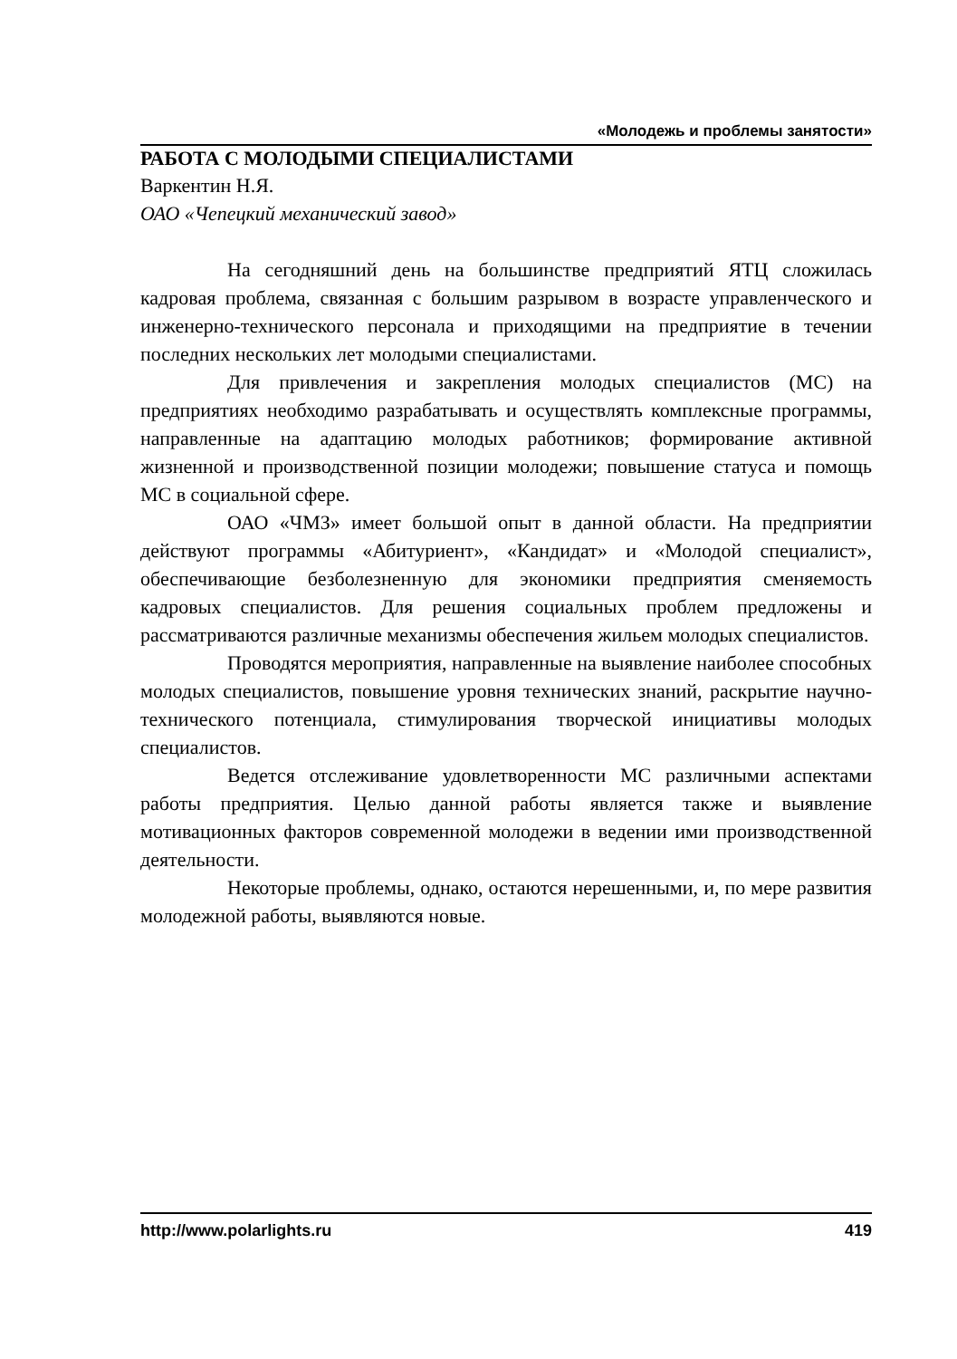«Молодежь и проблемы занятости»
РАБОТА С МОЛОДЫМИ СПЕЦИАЛИСТАМИ
Варкентин Н.Я.
ОАО «Чепецкий механический завод»
На сегодняшний день на большинстве предприятий ЯТЦ сложилась кадровая проблема, связанная с большим разрывом в возрасте управленческого и инженерно-технического персонала и приходящими на предприятие в течении последних нескольких лет молодыми специалистами.
Для привлечения и закрепления молодых специалистов (МС) на предприятиях необходимо разрабатывать и осуществлять комплексные программы, направленные на адаптацию молодых работников; формирование активной жизненной и производственной позиции молодежи; повышение статуса и помощь МС в социальной сфере.
ОАО «ЧМЗ» имеет большой опыт в данной области. На предприятии действуют программы «Абитуриент», «Кандидат» и «Молодой специалист», обеспечивающие безболезненную для экономики предприятия сменяемость кадровых специалистов. Для решения социальных проблем предложены и рассматриваются различные механизмы обеспечения жильем молодых специалистов.
Проводятся мероприятия, направленные на выявление наиболее способных молодых специалистов, повышение уровня технических знаний, раскрытие научно-технического потенциала, стимулирования творческой инициативы молодых специалистов.
Ведется отслеживание удовлетворенности МС различными аспектами работы предприятия. Целью данной работы является также и выявление мотивационных факторов современной молодежи в ведении ими производственной деятельности.
Некоторые проблемы, однако, остаются нерешенными, и, по мере развития молодежной работы, выявляются новые.
http://www.polarlights.ru 419